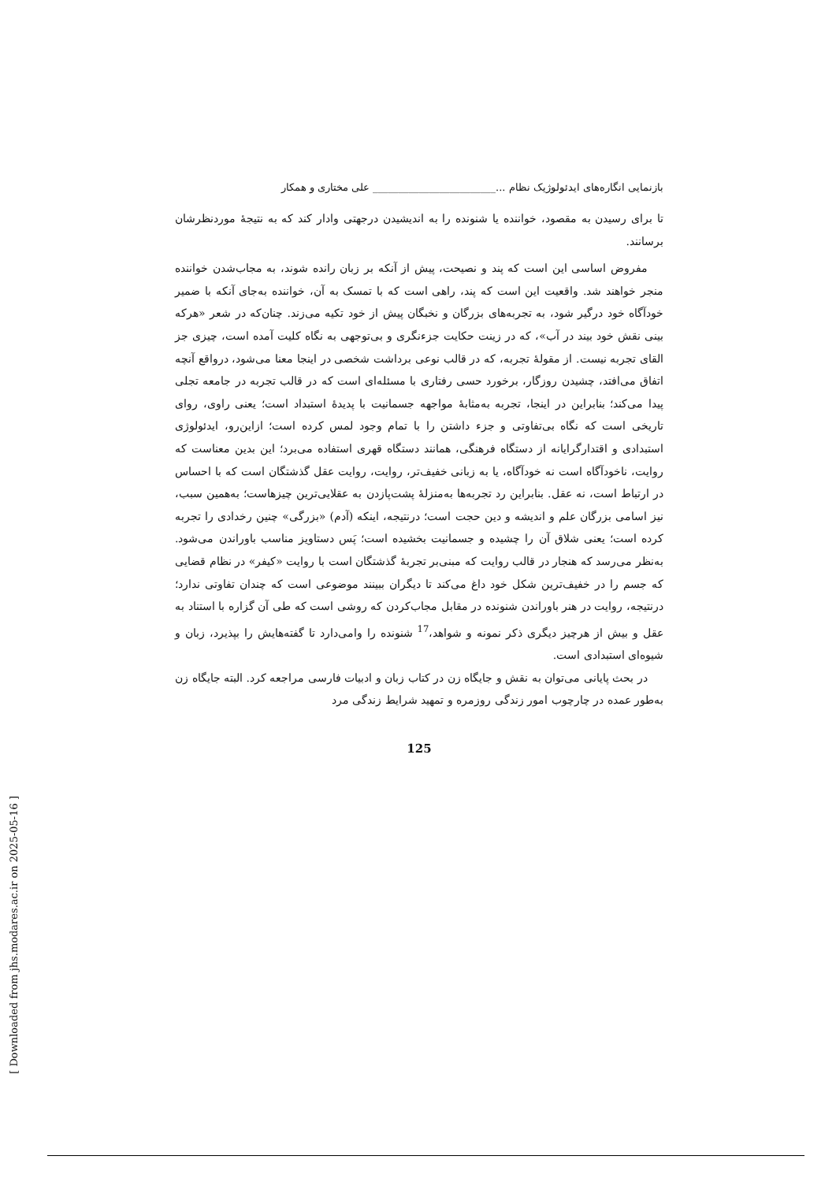بازنمایی انگاره‌های ایدئولوژیک نظام ...________________________ علی مختاری و همکار
تا برای رسیدن به مقصود، خواننده یا شنونده را به اندیشیدن درجهتی وادار کند که به نتیجهٔ موردنظرشان برسانند.
مفروض اساسی این است که پند و نصیحت، پیش از آنکه بر زبان رانده شوند، به مجاب‌شدن خواننده منجر خواهند شد. واقعیت این است که پند، راهی است که با تمسک به آن، خواننده به‌جای آنکه با ضمیر خودآگاه خود درگیر شود، به تجربه‌های بزرگان و نخبگان پیش از خود تکیه می‌زند. چنان‌که در شعر «هرکه بینی نقش خود بیند در آب»، که در زینت حکایت جزءنگری و بی‌توجهی به نگاه کلیت آمده است، چیزی جز القای تجربه نیست. از مقولهٔ تجربه، که در قالب نوعی برداشت شخصی در اینجا معنا می‌شود، درواقع آنچه اتفاق می‌افتد، چشیدن روزگار، برخورد حسی رفتاری با مسئله‌ای است که در قالب تجربه در جامعه تجلی پیدا می‌کند؛ بنابراین در اینجا، تجربه به‌مثابهٔ مواجهه جسمانیت با پدیدهٔ استبداد است؛ یعنی راوی، روای تاریخی است که نگاه بی‌تفاوتی و جزء داشتن را با تمام وجود لمس کرده است؛ ازاین‌رو، ایدئولوژی استبدادی و اقتدارگرایانه از دستگاه فرهنگی، همانند دستگاه قهری استفاده می‌برد؛ این بدین معناست که روایت، ناخودآگاه است نه خودآگاه، یا به زبانی خفیف‌تر، روایت، روایت عقل گذشتگان است که با احساس در ارتباط است، نه عقل. بنابراین رد تجربه‌ها به‌منزلهٔ پشت‌پازدن به عقلایی‌ترین چیزهاست؛ به‌همین سبب، نیز اسامی بزرگان علم و اندیشه و دین حجت است؛ درنتیجه، اینکه (آدم) «بزرگی» چنین رخدادی را تجربه کرده است؛ یعنی شلاق آن را چشیده و جسمانیت بخشیده است؛ پَس دستاویز مناسب باوراندن می‌شود. به‌نظر می‌رسد که هنجار در قالب روایت که مبنی‌بر تجربهٔ گذشتگان است با روایت «کیفر» در نظام قضایی که جسم را در خفیف‌ترین شکل خود داغ می‌کند تا دیگران ببینند موضوعی است که چندان تفاوتی ندارد؛ درنتیجه، روایت در هنر باوراندن شنونده در مقابل مجاب‌کردن که روشی است که طی آن گزاره با استناد به عقل و بیش از هرچیز دیگری ذکر نمونه و شواهد،<sup>17</sup> شنونده را وامی‌دارد تا گفته‌هایش را بپذیرد، زبان و شیوه‌ای استبدادی است.
در بحث پایانی می‌توان به نقش و جایگاه زن در کتاب زبان و ادبیات فارسی مراجعه کرد. البته جایگاه زن به‌طور عمده در چارچوب امور زندگی روزمره و تمهید شرایط زندگی مرد
125
[ Downloaded from jhs.modares.ac.ir on 2025-05-16 ]